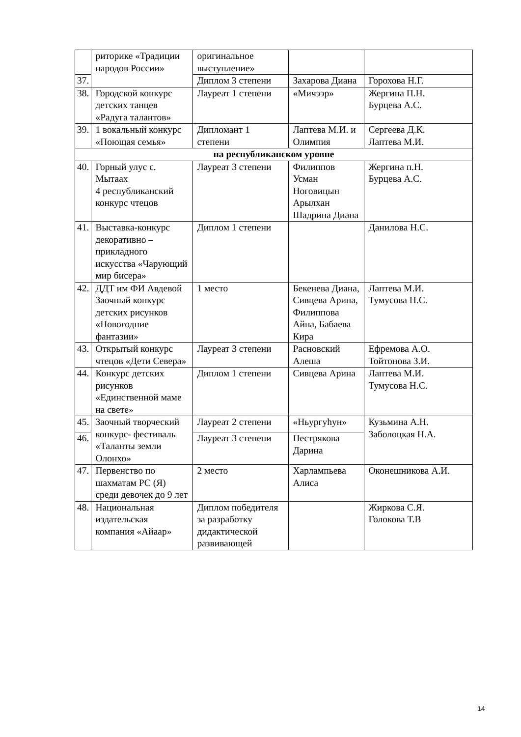| | риторике «Традиции народов России» | оригинальное выступление» | | |
| 37. | | Диплом 3 степени | Захарова Диана | Горохова Н.Г. |
| 38. | Городской конкурс детских танцев «Радуга талантов» | Лауреат 1 степени | «Мичээр» | Жергина П.Н. Бурцева А.С. |
| 39. | 1 вокальный конкурс «Поющая семья» | Дипломант 1 степени | Лаптева М.И. и Олимпия | Сергеева Д.К. Лаптева М.И. |
| на республиканском уровне | | | | |
| 40. | Горный улус с. Мытаах 4 республиканский конкурс чтецов | Лауреат 3 степени | Филиппов Усман Ноговицын Арылхан Шадрина Диана | Жергина п.Н. Бурцева А.С. |
| 41. | Выставка-конкурс декоративно – прикладного искусства «Чарующий мир бисера» | Диплом 1 степени | | Данилова Н.С. |
| 42. | ДДТ им ФИ Авдевой Заочный конкурс детских рисунков «Новогодние фантазии» | 1 место | Бекенева Диана, Сивцева Арина, Филиппова Айна, Бабаева Кира | Лаптева М.И. Тумусова Н.С. |
| 43. | Открытый конкурс чтецов «Дети Севера» | Лауреат 3 степени | Расновский Алеша | Ефремова А.О. Тойтонова З.И. |
| 44. | Конкурс детских рисунков «Единственной маме на свете» | Диплом 1 степени | Сивцева Арина | Лаптева М.И. Тумусова Н.С. |
| 45. | Заочный творческий конкурс- фестиваль «Таланты земли Олонхо» | Лауреат 2 степени | «Ньургуһун» | Кузьмина А.Н. Заболоцкая Н.А. |
| 46. | | Лауреат 3 степени | Пестрякова Дарина | |
| 47. | Первенство по шахматам РС (Я) среди девочек до 9 лет | 2 место | Харлампьева Алиса | Оконешникова А.И. |
| 48. | Национальная издательская компания «Айаар» | Диплом победителя за разработку дидактической развивающей | | Жиркова С.Я. Голокова Т.В |
14